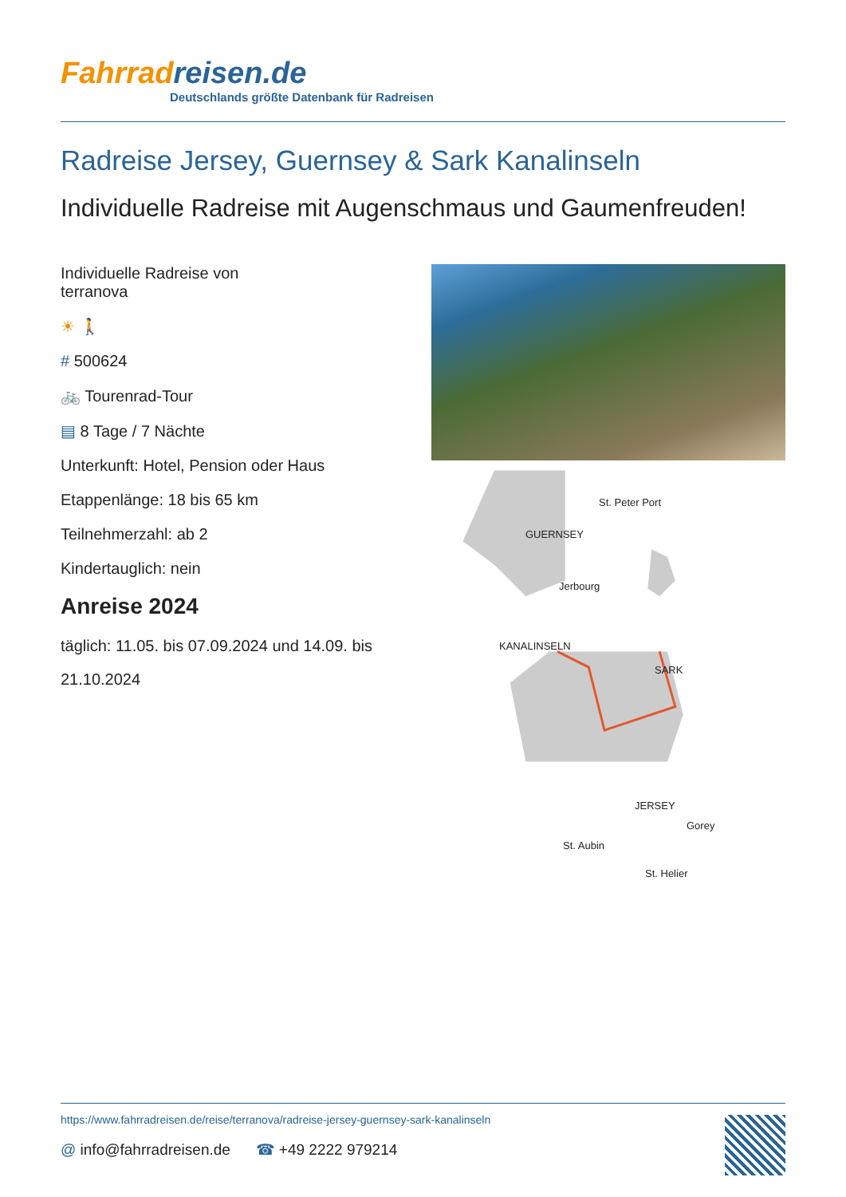Fahrradreisen.de
Deutschlands größte Datenbank für Radreisen
Radreise Jersey, Guernsey & Sark Kanalinseln
Individuelle Radreise mit Augenschmaus und Gaumenfreuden!
Individuelle Radreise von
terranova
☀ 🚶
# 500624
🚲 Tourenrad-Tour
▤ 8 Tage / 7 Nächte
Unterkunft: Hotel, Pension oder Haus
Etappenlänge: 18 bis 65 km
Teilnehmerzahl: ab 2
Kindertauglich: nein
Anreise 2024
täglich: 11.05. bis 07.09.2024 und 14.09. bis 21.10.2024
St. Peter Port
GUERNSEY
Jerbourg
KANALINSELN
SARK
JERSEY
Gorey
St. Aubin
St. Helier
https://www.fahrradreisen.de/reise/terranova/radreise-jersey-guernsey-sark-kanalinseln
@ info@fahrradreisen.de ☎ +49 2222 979214